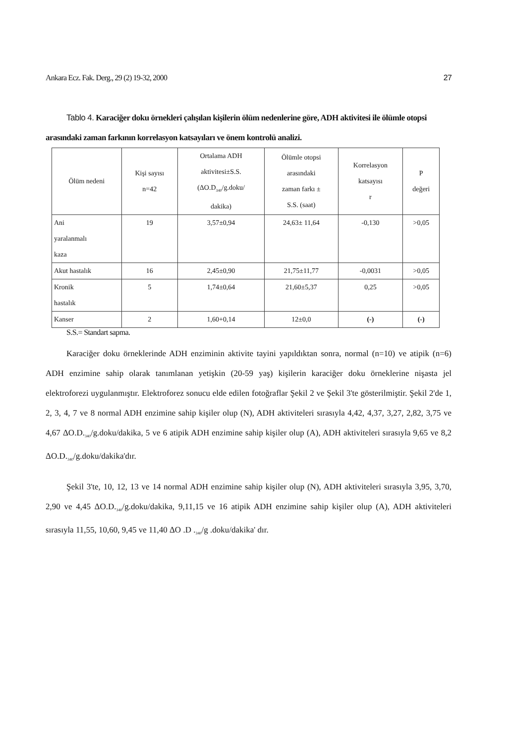Ankara Ecz. Fak. Derg., 29 (2) 19-32, 2000 27
Tablo 4. Karaciğer doku örnekleri çalışılan kişilerin ölüm nedenlerine göre, ADH aktivitesi ile ölümle otopsi arasındaki zaman farkının korrelasyon katsayıları ve önem kontrolü analizi.
| Ölüm nedeni | Kişi sayısı n=42 | Ortalama ADH aktivitesi±S.S. (ΔO.D<sub>340</sub>/g.doku/ dakika) | Ölümle otopsi arasındaki zaman farkı ± S.S. (saat) | Korrelasyon katsayısı r | P değeri |
| --- | --- | --- | --- | --- | --- |
| Ani yaralanmalı kaza | 19 | 3,57±0,94 | 24,63± 11,64 | -0,130 | >0,05 |
| Akut hastalık | 16 | 2,45±0,90 | 21,75±11,77 | -0,0031 | >0,05 |
| Kronik hastalık | 5 | 1,74±0,64 | 21,60±5,37 | 0,25 | >0,05 |
| Kanser | 2 | 1,60+0,14 | 12±0,0 | (-) | (-) |
S.S.= Standart sapma.
Karaciğer doku örneklerinde ADH enziminin aktivite tayini yapıldıktan sonra, normal (n=10) ve atipik (n=6) ADH enzimine sahip olarak tanımlanan yetişkin (20-59 yaş) kişilerin karaciğer doku örneklerine nişasta jel elektroforezi uygulanmıştır. Elektroforez sonucu elde edilen fotoğraflar Şekil 2 ve Şekil 3'te gösterilmiştir. Şekil 2'de 1, 2, 3, 4, 7 ve 8 normal ADH enzimine sahip kişiler olup (N), ADH aktiviteleri sırasıyla 4,42, 4,37, 3,27, 2,82, 3,75 ve 4,67 ΔO.D.<sub>340</sub>/g.doku/dakika, 5 ve 6 atipik ADH enzimine sahip kişiler olup (A), ADH aktiviteleri sırasıyla 9,65 ve 8,2 ΔO.D.<sub>340</sub>/g.doku/dakika'dır.
Şekil 3'te, 10, 12, 13 ve 14 normal ADH enzimine sahip kişiler olup (N), ADH aktiviteleri sırasıyla 3,95, 3,70, 2,90 ve 4,45 ΔO.D.<sub>340</sub>/g.doku/dakika, 9,11,15 ve 16 atipik ADH enzimine sahip kişiler olup (A), ADH aktiviteleri sırasıyla 11,55, 10,60, 9,45 ve 11,40 ΔO .D .<sub>340</sub>/g .doku/dakika' dır.